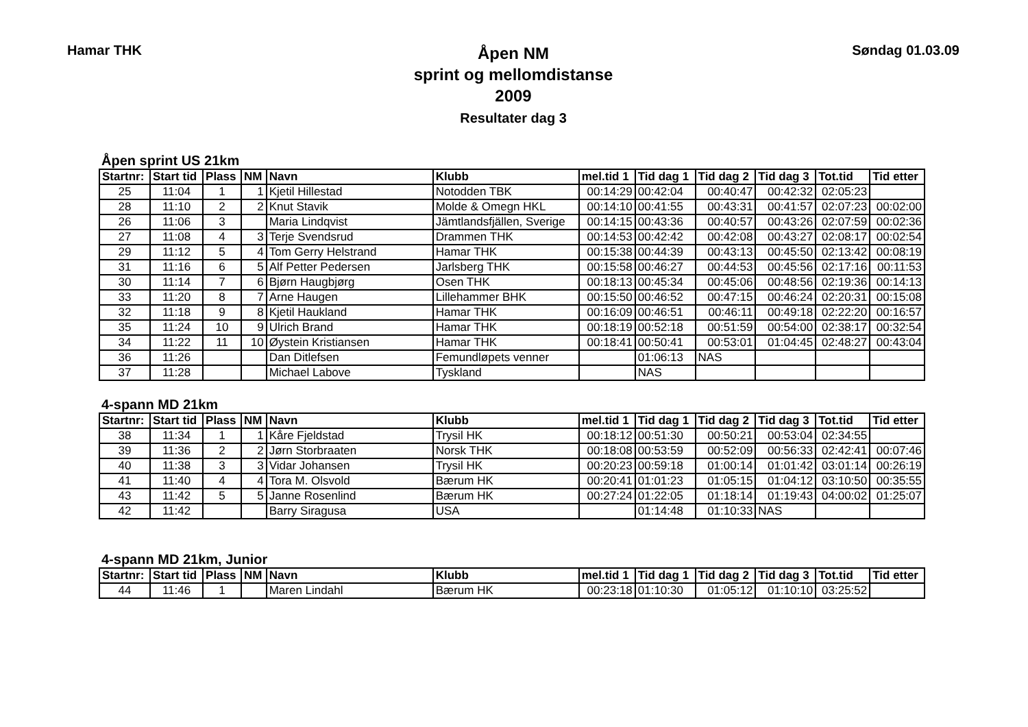Hamar THK
Åpen NM
sprint og mellomdistanse
2009
Resultater dag 3
Søndag 01.03.09
Åpen sprint US 21km
| Startnr: | Start tid | Plass | NM | Navn | Klubb | mel.tid 1 | Tid dag 1 | Tid dag 2 | Tid dag 3 | Tot.tid | Tid etter |
| --- | --- | --- | --- | --- | --- | --- | --- | --- | --- | --- | --- |
| 25 | 11:04 | 1 | 1 | Kjetil Hillestad | Notodden TBK | 00:14:29 | 00:42:04 | 00:40:47 | 00:42:32 | 02:05:23 | |
| 28 | 11:10 | 2 | 2 | Knut Stavik | Molde & Omegn HKL | 00:14:10 | 00:41:55 | 00:43:31 | 00:41:57 | 02:07:23 | 00:02:00 |
| 26 | 11:06 | 3 | | Maria Lindqvist | Jämtlandsfjällen, Sverige | 00:14:15 | 00:43:36 | 00:40:57 | 00:43:26 | 02:07:59 | 00:02:36 |
| 27 | 11:08 | 4 | 3 | Terje Svendsrud | Drammen THK | 00:14:53 | 00:42:42 | 00:42:08 | 00:43:27 | 02:08:17 | 00:02:54 |
| 29 | 11:12 | 5 | 4 | Tom Gerry Helstrand | Hamar THK | 00:15:38 | 00:44:39 | 00:43:13 | 00:45:50 | 02:13:42 | 00:08:19 |
| 31 | 11:16 | 6 | 5 | Alf Petter Pedersen | Jarlsberg THK | 00:15:58 | 00:46:27 | 00:44:53 | 00:45:56 | 02:17:16 | 00:11:53 |
| 30 | 11:14 | 7 | 6 | Bjørn Haugbjørg | Osen THK | 00:18:13 | 00:45:34 | 00:45:06 | 00:48:56 | 02:19:36 | 00:14:13 |
| 33 | 11:20 | 8 | 7 | Arne Haugen | Lillehammer BHK | 00:15:50 | 00:46:52 | 00:47:15 | 00:46:24 | 02:20:31 | 00:15:08 |
| 32 | 11:18 | 9 | 8 | Kjetil Haukland | Hamar THK | 00:16:09 | 00:46:51 | 00:46:11 | 00:49:18 | 02:22:20 | 00:16:57 |
| 35 | 11:24 | 10 | 9 | Ulrich Brand | Hamar THK | 00:18:19 | 00:52:18 | 00:51:59 | 00:54:00 | 02:38:17 | 00:32:54 |
| 34 | 11:22 | 11 | 10 | Øystein Kristiansen | Hamar THK | 00:18:41 | 00:50:41 | 00:53:01 | 01:04:45 | 02:48:27 | 00:43:04 |
| 36 | 11:26 | | | Dan Ditlefsen | Femundløpets venner | | 01:06:13 | NAS | | | |
| 37 | 11:28 | | | Michael Labove | Tyskland | | NAS | | | | |
4-spann MD 21km
| Startnr: | Start tid | Plass | NM | Navn | Klubb | mel.tid 1 | Tid dag 1 | Tid dag 2 | Tid dag 3 | Tot.tid | Tid etter |
| --- | --- | --- | --- | --- | --- | --- | --- | --- | --- | --- | --- |
| 38 | 11:34 | 1 | 1 | Kåre Fjeldstad | Trysil HK | 00:18:12 | 00:51:30 | 00:50:21 | 00:53:04 | 02:34:55 | |
| 39 | 11:36 | 2 | 2 | Jørn Storbraaten | Norsk THK | 00:18:08 | 00:53:59 | 00:52:09 | 00:56:33 | 02:42:41 | 00:07:46 |
| 40 | 11:38 | 3 | 3 | Vidar Johansen | Trysil HK | 00:20:23 | 00:59:18 | 01:00:14 | 01:01:42 | 03:01:14 | 00:26:19 |
| 41 | 11:40 | 4 | 4 | Tora M. Olsvold | Bærum HK | 00:20:41 | 01:01:23 | 01:05:15 | 01:04:12 | 03:10:50 | 00:35:55 |
| 43 | 11:42 | 5 | 5 | Janne Rosenlind | Bærum HK | 00:27:24 | 01:22:05 | 01:18:14 | 01:19:43 | 04:00:02 | 01:25:07 |
| 42 | 11:42 | | | Barry Siragusa | USA | | 01:14:48 | 01:10:33 | NAS | | |
4-spann MD 21km, Junior
| Startnr: | Start tid | Plass | NM | Navn | Klubb | mel.tid 1 | Tid dag 1 | Tid dag 2 | Tid dag 3 | Tot.tid | Tid etter |
| --- | --- | --- | --- | --- | --- | --- | --- | --- | --- | --- | --- |
| 44 | 11:46 | 1 | | Maren Lindahl | Bærum HK | 00:23:18 | 01:10:30 | 01:05:12 | 01:10:10 | 03:25:52 | |